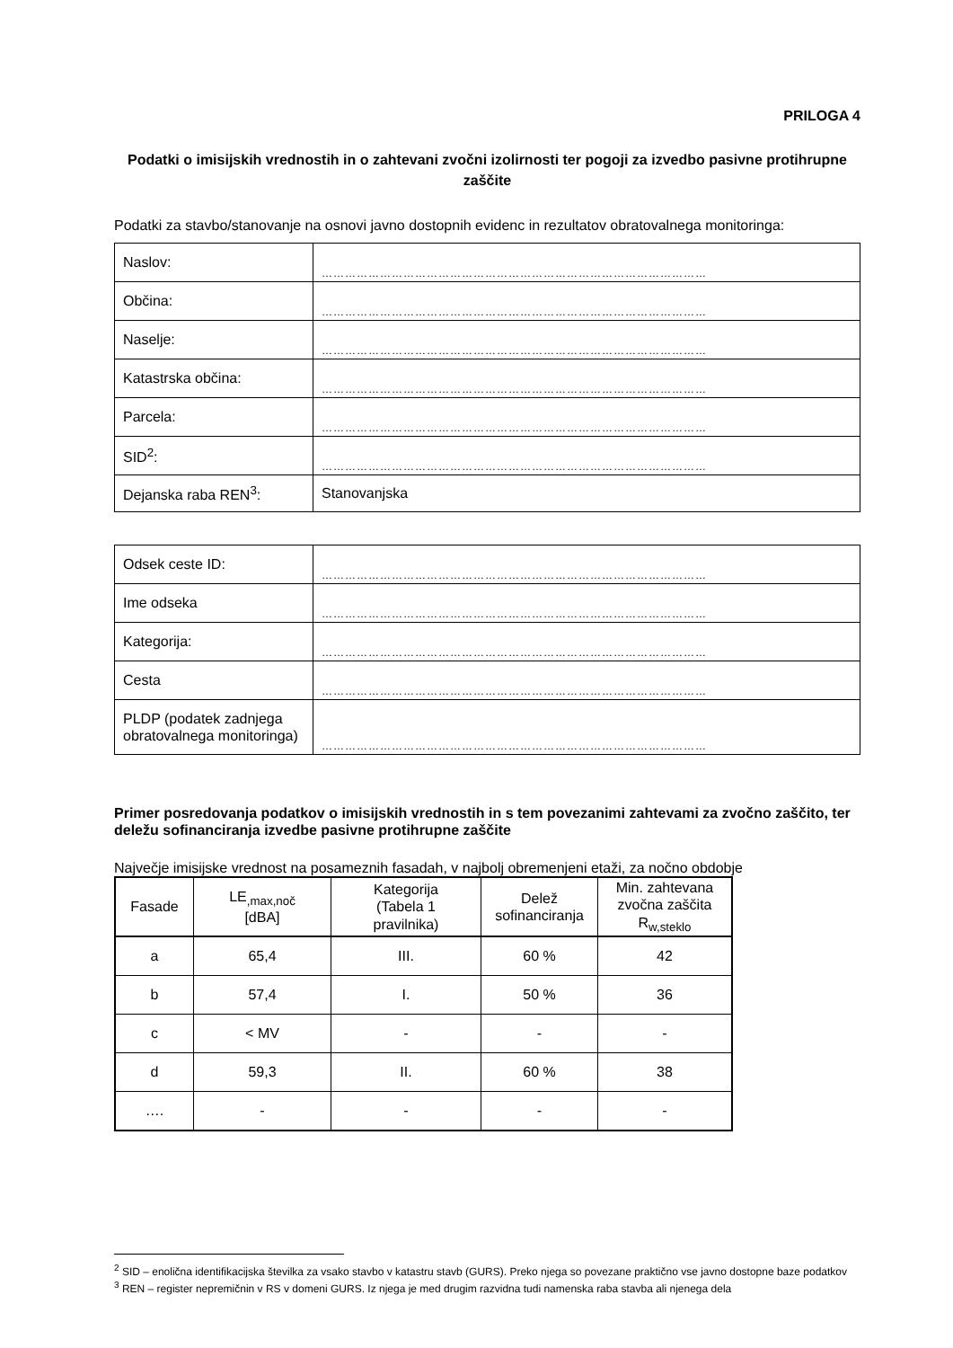PRILOGA 4
Podatki o imisijskih vrednostih in o zahtevani zvočni izolirnosti ter pogoji za izvedbo pasivne protihrupne zaščite
Podatki za stavbo/stanovanje na osnovi javno dostopnih evidenc in rezultatov obratovalnega monitoringa:
| Naslov: | ……………………………………………………………………………………… |
| Občina: | ……………………………………………………………………………………… |
| Naselje: | ……………………………………………………………………………………… |
| Katastrska občina: | ……………………………………………………………………………………… |
| Parcela: | ……………………………………………………………………………………… |
| SID<sup>2</sup>: | ……………………………………………………………………………………… |
| Dejanska raba REN<sup>3</sup>: | Stanovanjska |
| Odsek ceste ID: | ……………………………………………………………………………………… |
| Ime odseka | ……………………………………………………………………………………… |
| Kategorija: | ……………………………………………………………………………………… |
| Cesta | ……………………………………………………………………………………… |
| PLDP (podatek zadnjega obratovalnega monitoringa) | ……………………………………………………………………………………… |
Primer posredovanja podatkov o imisijskih vrednostih in s tem povezanimi zahtevami za zvočno zaščito, ter deležu sofinanciranja izvedbe pasivne protihrupne zaščite
Največje imisijske vrednost na posameznih fasadah, v najbolj obremenjeni etaži, za nočno obdobje
| Fasade | LE<sub>,max,noč</sub> [dBA] | Kategorija (Tabela 1 pravilnika) | Delež sofinanciranja | Min. zahtevana zvočna zaščita R<sub>w,steklo</sub> |
| --- | --- | --- | --- | --- |
| a | 65,4 | III. | 60 % | 42 |
| b | 57,4 | I. | 50 % | 36 |
| c | < MV | - | - | - |
| d | 59,3 | II. | 60 % | 38 |
| …. | - | - | - | - |
<sup>2</sup> SID – enolična identifikacijska številka za vsako stavbo v katastru stavb (GURS). Preko njega so povezane praktično vse javno dostopne baze podatkov
<sup>3</sup> REN – register nepremičnin v RS v domeni GURS. Iz njega je med drugim razvidna tudi namenska raba stavba ali njenega dela